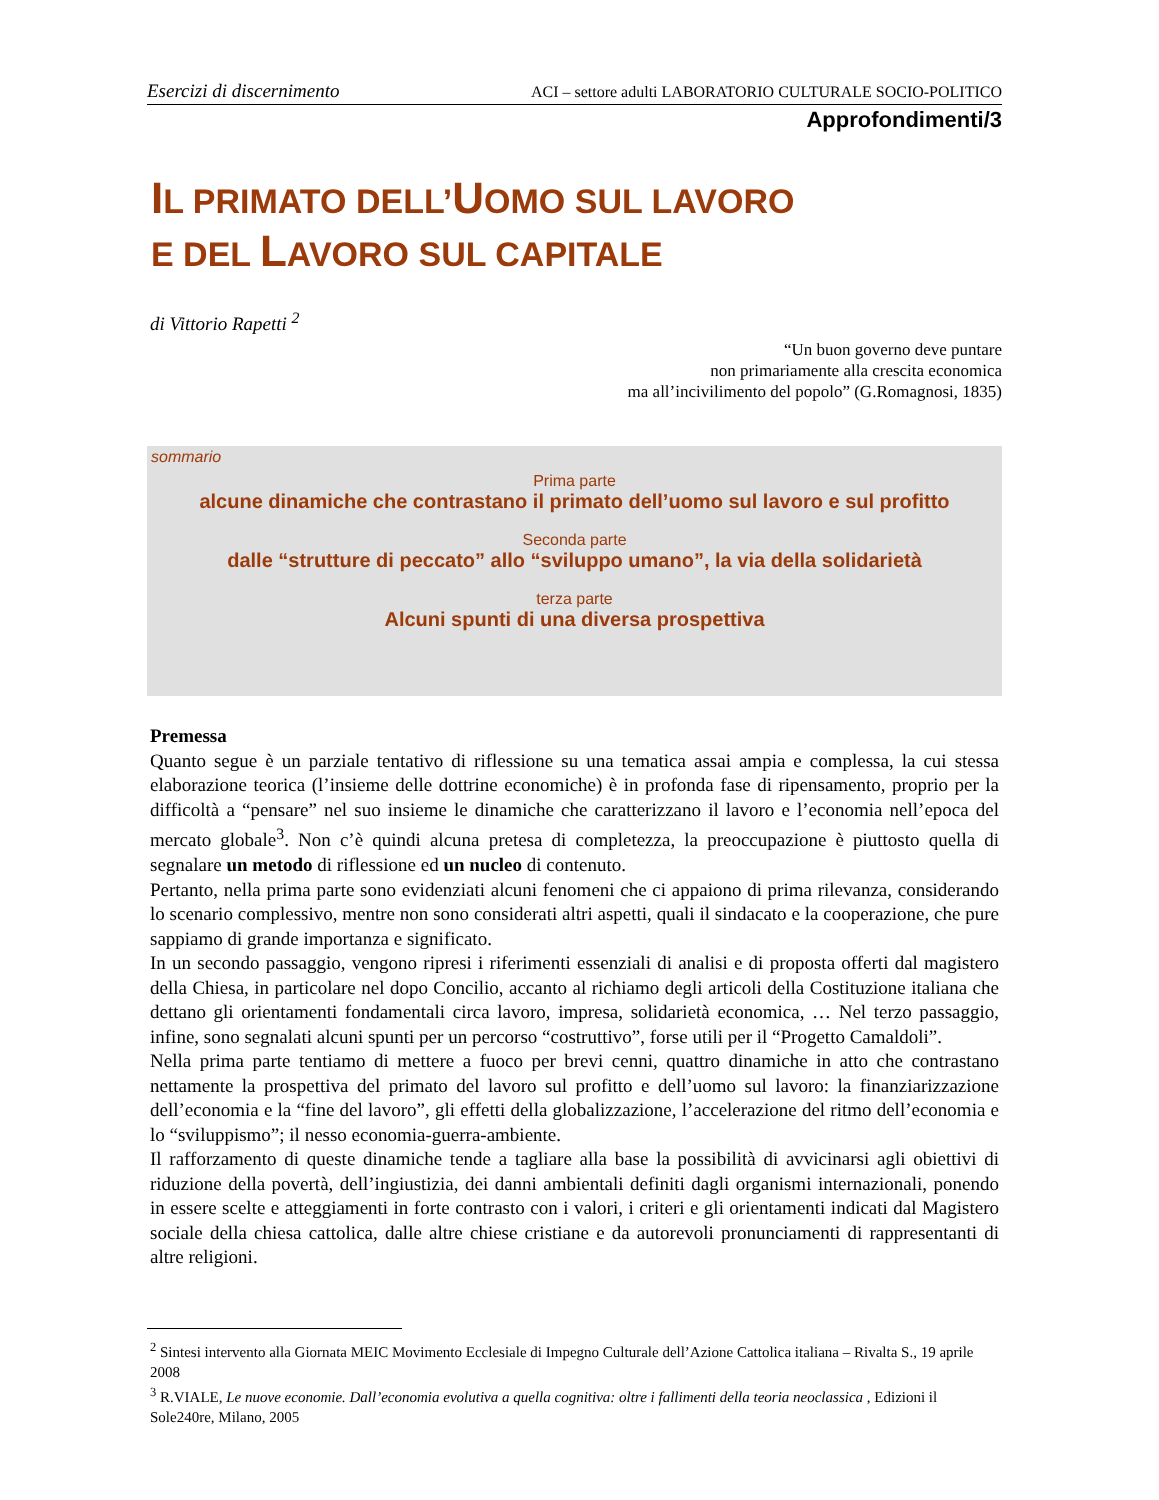Esercizi di discernimento ACI – settore adulti LABORATORIO CULTURALE SOCIO-POLITICO
Approfondimenti/3
IL PRIMATO DELL’UOMO SUL LAVORO
E DEL LAVORO SUL CAPITALE
di Vittorio Rapetti <sup>2</sup>
“Un buon governo deve puntare
non primariamente alla crescita economica
ma all’incivilimento del popolo” (G.Romagnosi, 1835)
sommario
Prima parte
alcune dinamiche che contrastano il primato dell’uomo sul lavoro e sul profitto
Seconda parte
dalle “strutture di peccato” allo “sviluppo umano”, la via della solidarietà
terza parte
Alcuni spunti di una diversa prospettiva
Premessa
Quanto segue è un parziale tentativo di riflessione su una tematica assai ampia e complessa, la cui stessa elaborazione teorica (l’insieme delle dottrine economiche) è in profonda fase di ripensamento, proprio per la difficoltà a “pensare” nel suo insieme le dinamiche che caratterizzano il lavoro e l’economia nell’epoca del mercato globale<sup>3</sup>. Non c’è quindi alcuna pretesa di completezza, la preoccupazione è piuttosto quella di segnalare un metodo di riflessione ed un nucleo di contenuto.
Pertanto, nella prima parte sono evidenziati alcuni fenomeni che ci appaiono di prima rilevanza, considerando lo scenario complessivo, mentre non sono considerati altri aspetti, quali il sindacato e la cooperazione, che pure sappiamo di grande importanza e significato.
In un secondo passaggio, vengono ripresi i riferimenti essenziali di analisi e di proposta offerti dal magistero della Chiesa, in particolare nel dopo Concilio, accanto al richiamo degli articoli della Costituzione italiana che dettano gli orientamenti fondamentali circa lavoro, impresa, solidarietà economica, … Nel terzo passaggio, infine, sono segnalati alcuni spunti per un percorso “costruttivo”, forse utili per il “Progetto Camaldoli”.
Nella prima parte tentiamo di mettere a fuoco per brevi cenni, quattro dinamiche in atto che contrastano nettamente la prospettiva del primato del lavoro sul profitto e dell’uomo sul lavoro: la finanziarizzazione dell’economia e la “fine del lavoro”, gli effetti della globalizzazione, l’accelerazione del ritmo dell’economia e lo “sviluppismo”; il nesso economia-guerra-ambiente.
Il rafforzamento di queste dinamiche tende a tagliare alla base la possibilità di avvicinarsi agli obiettivi di riduzione della povertà, dell’ingiustizia, dei danni ambientali definiti dagli organismi internazionali, ponendo in essere scelte e atteggiamenti in forte contrasto con i valori, i criteri e gli orientamenti indicati dal Magistero sociale della chiesa cattolica, dalle altre chiese cristiane e da autorevoli pronunciamenti di rappresentanti di altre religioni.
<sup>2</sup> Sintesi intervento alla Giornata MEIC Movimento Ecclesiale di Impegno Culturale dell’Azione Cattolica italiana – Rivalta S., 19 aprile 2008
<sup>3</sup> R.VIALE, Le nuove economie. Dall’economia evolutiva a quella cognitiva: oltre i fallimenti della teoria neoclassica , Edizioni il Sole240re, Milano, 2005